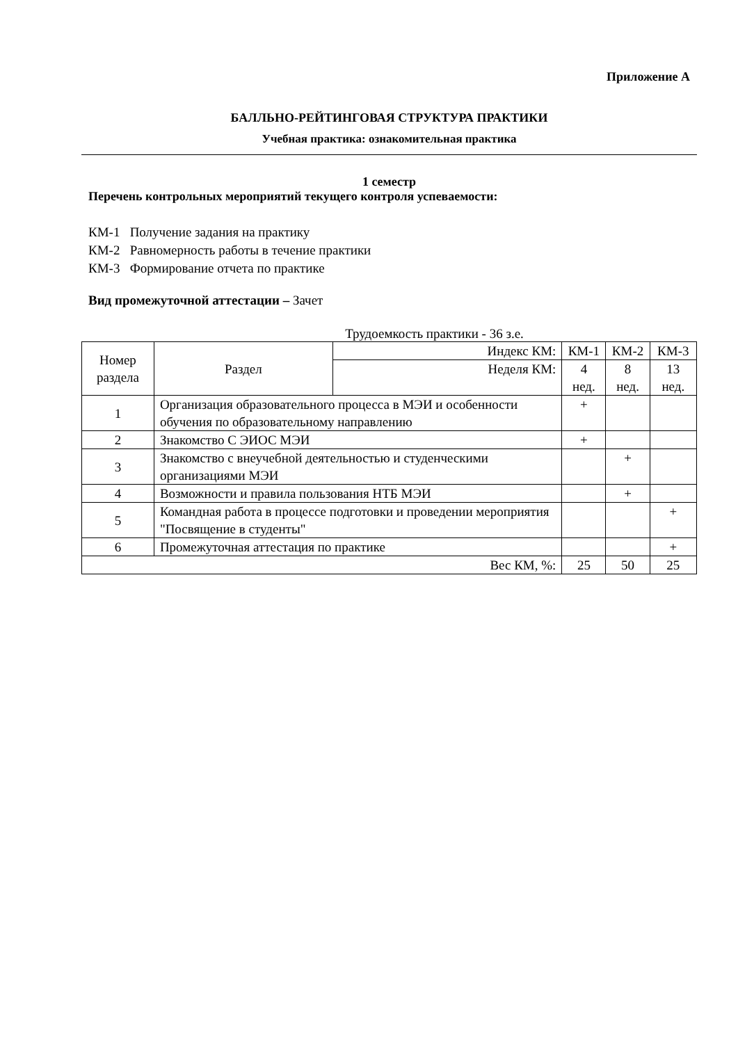Приложение А
БАЛЛЬНО-РЕЙТИНГОВАЯ СТРУКТУРА ПРАКТИКИ
Учебная практика: ознакомительная практика
1 семестр
Перечень контрольных мероприятий текущего контроля успеваемости:
КМ-1 Получение задания на практику
КМ-2 Равномерность работы в течение практики
КМ-3 Формирование отчета по практике
Вид промежуточной аттестации – Зачет
Трудоемкость практики - 36 з.е.
| Номер раздела | Раздел | Индекс КМ: | КМ-1 | КМ-2 | КМ-3 |
| --- | --- | --- | --- | --- | --- |
| | | Неделя КМ: | 4 нед. | 8 нед. | 13 нед. |
| 1 | Организация образовательного процесса в МЭИ и особенности обучения по образовательному направлению | | + | | |
| 2 | Знакомство С ЭИОС МЭИ | | + | | |
| 3 | Знакомство с внеучебной деятельностью и студенческими организациями МЭИ | | | + | |
| 4 | Возможности и правила пользования НТБ МЭИ | | | + | |
| 5 | Командная работа в процессе подготовки и проведении мероприятия "Посвящение в студенты" | | | | + |
| 6 | Промежуточная аттестация по практике | | | | + |
| Вес КМ, %: | | | 25 | 50 | 25 |